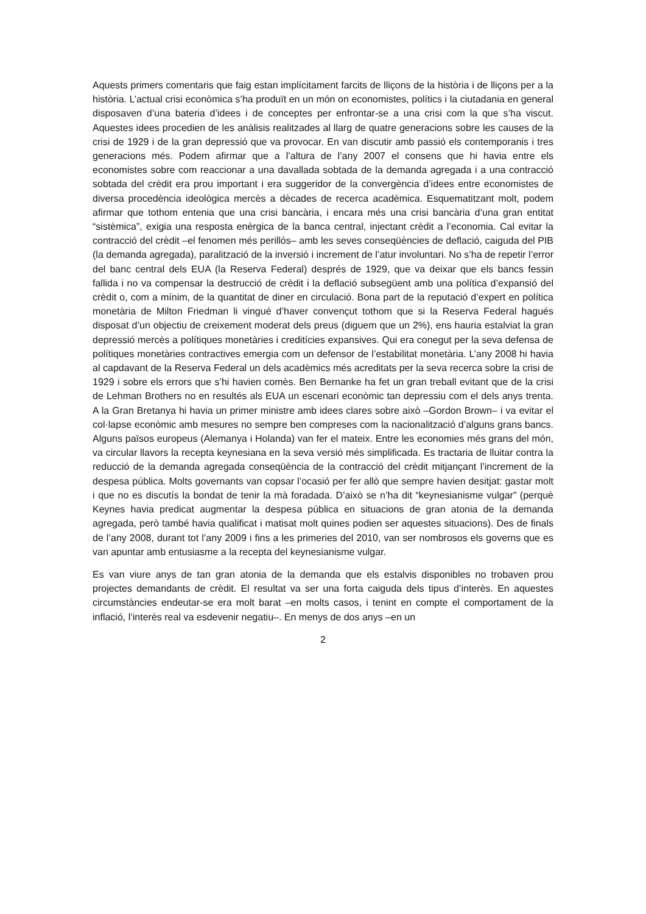Aquests primers comentaris que faig estan implícitament farcits de lliçons de la història i de lliçons per a la història. L’actual crisi econòmica s’ha produït en un món on economistes, polítics i la ciutadania en general disposaven d’una bateria d’idees i de conceptes per enfrontar-se a una crisi com la que s’ha viscut. Aquestes idees procedien de les anàlisis realitzades al llarg de quatre generacions sobre les causes de la crisi de 1929 i de la gran depressió que va provocar. En van discutir amb passió els contemporanis i tres generacions més. Podem afirmar que a l’altura de l’any 2007 el consens que hi havia entre els economistes sobre com reaccionar a una davallada sobtada de la demanda agregada i a una contracció sobtada del crèdit era prou important i era suggeridor de la convergència d’idees entre economistes de diversa procedència ideològica mercès a dècades de recerca acadèmica. Esquematitzant molt, podem afirmar que tothom entenia que una crisi bancària, i encara més una crisi bancària d’una gran entitat “sistèmica”, exigia una resposta enèrgica de la banca central, injectant crèdit a l’economia. Cal evitar la contracció del crèdit –el fenomen més perillós– amb les seves conseqüències de deflació, caiguda del PIB (la demanda agregada), paralització de la inversió i increment de l’atur involuntari. No s’ha de repetir l’error del banc central dels EUA (la Reserva Federal) després de 1929, que va deixar que els bancs fessin fallida i no va compensar la destrucció de crèdit i la deflació subsegüent amb una política d’expansió del crèdit o, com a mínim, de la quantitat de diner en circulació. Bona part de la reputació d’expert en política monetària de Milton Friedman li vingué d’haver convençut tothom que si la Reserva Federal hagués disposat d’un objectiu de creixement moderat dels preus (diguem que un 2%), ens hauria estalviat la gran depressió mercès a polítiques monetàries i creditícies expansives. Qui era conegut per la seva defensa de polítiques monetàries contractives emergia com un defensor de l’estabilitat monetària. L’any 2008 hi havia al capdavant de la Reserva Federal un dels acadèmics més acreditats per la seva recerca sobre la crisi de 1929 i sobre els errors que s’hi havien comès. Ben Bernanke ha fet un gran treball evitant que de la crisi de Lehman Brothers no en resultés als EUA un escenari econòmic tan depressiu com el dels anys trenta. A la Gran Bretanya hi havia un primer ministre amb idees clares sobre això –Gordon Brown– i va evitar el col·lapse econòmic amb mesures no sempre ben compreses com la nacionalització d’alguns grans bancs. Alguns països europeus (Alemanya i Holanda) van fer el mateix. Entre les economies més grans del món, va circular llavors la recepta keynesiana en la seva versió més simplificada. Es tractaria de lluitar contra la reducció de la demanda agregada conseqüència de la contracció del crèdit mitjançant l’increment de la despesa pública. Molts governants van copsar l’ocasió per fer allò que sempre havien desitjat: gastar molt i que no es discutís la bondat de tenir la mà foradada. D’això se n’ha dit “keynesianisme vulgar” (perquè Keynes havia predicat augmentar la despesa pública en situacions de gran atonia de la demanda agregada, però també havia qualificat i matisat molt quines podien ser aquestes situacions). Des de finals de l’any 2008, durant tot l’any 2009 i fins a les primeries del 2010, van ser nombrosos els governs que es van apuntar amb entusiasme a la recepta del keynesianisme vulgar.
Es van viure anys de tan gran atonia de la demanda que els estalvis disponibles no trobaven prou projectes demandants de crèdit. El resultat va ser una forta caiguda dels tipus d’interès. En aquestes circumstàncies endeutar-se era molt barat –en molts casos, i tenint en compte el comportament de la inflació, l’interès real va esdevenir negatiu–. En menys de dos anys –en un
2